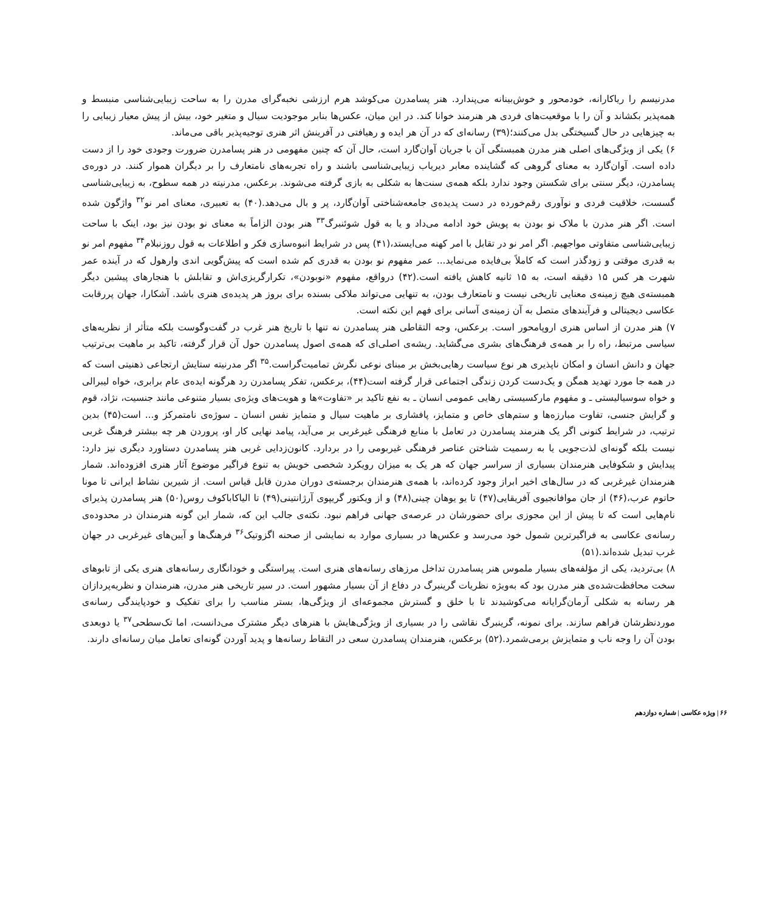مدرنیسم را ریاکارانه، خودمحور و خوش‌بینانه می‌پندارد. هنر پسامدرن می‌کوشد هرم ارزشی نخبه‌گرای مدرن را به ساحت زیبایی‌شناسی منبسط و همه‌پذیر بکشاند و آن را با موقعیت‌های فردی هر هنرمند خوانا کند. در این میان، عکس‌ها بنابر موجودیت سیال و متغیر خود، بیش از پیش معیار زیبایی را به چیزهایی در حال گسیختگی بدل می‌کنند؛(۳۹) رسانه‌ای که در آن هر ایده و رهیافتی در آفرینش اثر هنری توجیه‌پذیر باقی می‌ماند.
۶) یکی از ویژگی‌های اصلی هنر مدرن همبستگی آن با جریان آوان‌گارد است، حال آن که چنین مفهومی در هنر پسامدرن ضرورت وجودی خود را از دست داده است. آوان‌گارد به معنای گروهی که گشاینده معابر دیریاب زیبایی‌شناسی باشند و راه تجربه‌های نامتعارف را بر دیگران هموار کنند. در دوره‌ی پسامدرن، دیگر سنتی برای شکستن وجود ندارد بلکه همه‌ی سنت‌ها به شکلی به بازی گرفته می‌شوند. برعکس، مدرنیته در همه سطوح، به زیبایی‌شناسی گسست، خلاقیت فردی و نوآوری رقم‌خورده در دست پدیده‌ی جامعه‌شناختی آوان‌گارد، پر و بال می‌دهد.(۴۰) به تعبیری، معنای امر نو<sup>۳۲</sup> واژگون شده است. اگر هنر مدرن با ملاک نو بودن به پویش خود ادامه می‌داد و یا به قول شوئنبرگ<sup>۳۳</sup> هنر بودن الزاماً به معنای نو بودن نیز بود، اینک با ساحت زیبایی‌شناسی متفاوتی مواجهیم. اگر امر نو در تقابل با امر کهنه می‌ایستد،(۴۱) پس در شرایط انبوه‌سازی فکر و اطلاعات به قول روزنبلام<sup>۳۴</sup> مفهوم امر نو به قدری موقتی و زودگذر است که کاملاً بی‌فایده می‌نماید... عمر مفهوم نو بودن به قدری کم شده است که پیش‌گویی اندی وارهول که در آینده عمر شهرت هر کس ۱۵ دقیقه است، به ۱۵ ثانیه کاهش یافته است.(۴۲) درواقع، مفهوم «نوبودن»، تکرارگریزی‌اش و تقابلش با هنجارهای پیشین دیگر همبسته‌ی هیچ زمینه‌ی معنایی تاریخی نیست و نامتعارف بودن، به تنهایی می‌تواند ملاکی بسنده برای بروز هر پدیده‌ی هنری باشد. آشکارا، جهان پررقابت عکاسی دیجیتالی و فرآیندهای متصل به آن زمینه‌ی آسانی برای فهم این نکته است.
۷) هنر مدرن از اساس هنری اروپامحور است. برعکس، وجه التقاطی هنر پسامدرن نه تنها با تاریخ هنر غرب در گفت‌وگوست بلکه متأثر از نظریه‌های سیاسی مرتبط، راه را بر همه‌ی فرهنگ‌های بشری می‌گشاید. ریشه‌ی اصلی‌ای که همه‌ی اصول پسامدرن حول آن قرار گرفته، تاکید بر ماهیت بی‌ترتیب جهان و دانش انسان و امکان ناپذیری هر نوع سیاست رهایی‌بخش بر مبنای نوعی نگرش تمامیت‌گراست.<sup>۳۵</sup> اگر مدرنیته ستایش ارتجاعی ذهنیتی است که در همه جا مورد تهدید همگن و یک‌دست کردن زندگی اجتماعی قرار گرفته است(۴۴)، برعکس، تفکر پسامدرن رد هرگونه ایده‌ی عام برابری، خواه لیبرالی و خواه سوسیالیستی ـ و مفهوم مارکسیستی رهایی عمومی انسان ـ به نفع تاکید بر «تفاوت»ها و هویت‌های ویژه‌ی بسیار متنوعی مانند جنسیت، نژاد، قوم و گرایش جنسی، تفاوت مبارزه‌ها و ستم‌های خاص و متمایز، پافشاری بر ماهیت سیال و متمایز نفس انسان ـ سوژه‌ی نامتمرکز و... است(۴۵) بدین ترتیب، در شرایط کنونی اگر یک هنرمند پسامدرن در تعامل با منابع فرهنگی غیرغربی بر می‌آید، پیامد نهایی کار او، پروردن هر چه بیشتر فرهنگ غربی نیست بلکه گونه‌ای لذت‌جویی یا به رسمیت شناختن عناصر فرهنگی غیربومی را در بردارد. کانون‌زدایی غربی هنر پسامدرن دستاورد دیگری نیز دارد: پیدایش و شکوفایی هنرمندان بسیاری از سراسر جهان که هر یک به میزان رویکرد شخصی خویش به تنوع فراگیر موضوع آثار هنری افزوده‌اند. شمار هنرمندان غیرغربی که در سال‌های اخیر ابراز وجود کرده‌اند، با همه‌ی هنرمندان برجسته‌ی دوران مدرن قابل قیاس است. از شیرین نشاط ایرانی تا مونا حاتوم عرب،(۴۶) از جان موافانجیوی آفریقایی(۴۷) تا یو یوهان چینی(۴۸) و از ویکتور گریپوی آرژانتینی(۴۹) تا الیاکاباکوف روس(۵۰) هنر پسامدرن پذیرای نام‌هایی است که تا پیش از این مجوزی برای حضورشان در عرصه‌ی جهانی فراهم نبود. نکته‌ی جالب این که، شمار این گونه هنرمندان در محدوده‌ی رسانه‌ی عکاسی به فراگیرترین شمول خود می‌رسد و عکس‌ها در بسیاری موارد به نمایشی از صحنه اگزوتیک<sup>۳۶</sup> فرهنگ‌ها و آیین‌های غیرغربی در جهان غرب تبدیل شده‌اند.(۵۱)
۸) بی‌تردید، یکی از مؤلفه‌های بسیار ملموس هنر پسامدرن تداخل مرزهای رسانه‌های هنری است. پیراستگی و خودانگاری رسانه‌های هنری یکی از تابوهای سخت محافظت‌شده‌ی هنر مدرن بود که به‌ویژه نظریات گرینبرگ در دفاع از آن بسیار مشهور است. در سیر تاریخی هنر مدرن، هنرمندان و نظریه‌پردازان هر رسانه به شکلی آرمان‌گرایانه می‌کوشیدند تا با خلق و گسترش مجموعه‌ای از ویژگی‌ها، بستر مناسب را برای تفکیک و خودپایندگی رسانه‌ی موردنظرشان فراهم سازند. برای نمونه، گرینبرگ نقاشی را در بسیاری از ویژگی‌هایش با هنرهای دیگر مشترک می‌دانست، اما تک‌سطحی<sup>۳۷</sup> یا دوبعدی بودن آن را وجه ناب و متمایزش برمی‌شمرد.(۵۲) برعکس، هنرمندان پسامدرن سعی در التقاط رسانه‌ها و پدید آوردن گونه‌ای تعامل میان رسانه‌ای دارند.
۶۶ | ویژه عکاسی | شماره دوازدهم